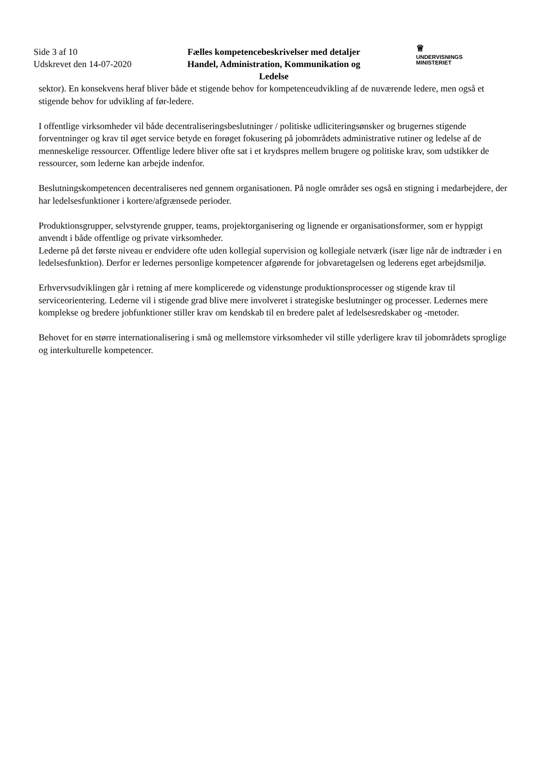Side 3 af 10
Udskrevet den 14-07-2020
Fælles kompetencebeskrivelser med detaljer
Handel, Administration, Kommunikation og
Ledelse
♕
UNDERVISNINGS
MINISTERIET
sektor). En konsekvens heraf bliver både et stigende behov for kompetenceudvikling af de nuværende ledere, men også et stigende behov for udvikling af før-ledere.
I offentlige virksomheder vil både decentraliseringsbeslutninger / politiske udliciteringsønsker og brugernes stigende forventninger og krav til øget service betyde en forøget fokusering på jobområdets administrative rutiner og ledelse af de menneskelige ressourcer. Offentlige ledere bliver ofte sat i et krydspres mellem brugere og politiske krav, som udstikker de ressourcer, som lederne kan arbejde indenfor.
Beslutningskompetencen decentraliseres ned gennem organisationen. På nogle områder ses også en stigning i medarbejdere, der har ledelsesfunktioner i kortere/afgrænsede perioder.
Produktionsgrupper, selvstyrende grupper, teams, projektorganisering og lignende er organisationsformer, som er hyppigt anvendt i både offentlige og private virksomheder.
Lederne på det første niveau er endvidere ofte uden kollegial supervision og kollegiale netværk (især lige når de indtræder i en ledelsesfunktion). Derfor er ledernes personlige kompetencer afgørende for jobvaretagelsen og lederens eget arbejdsmiljø.
Erhvervsudviklingen går i retning af mere komplicerede og videnstunge produktionsprocesser og stigende krav til serviceorientering. Lederne vil i stigende grad blive mere involveret i strategiske beslutninger og processer. Ledernes mere komplekse og bredere jobfunktioner stiller krav om kendskab til en bredere palet af ledelsesredskaber og -metoder.
Behovet for en større internationalisering i små og mellemstore virksomheder vil stille yderligere krav til jobområdets sproglige og interkulturelle kompetencer.